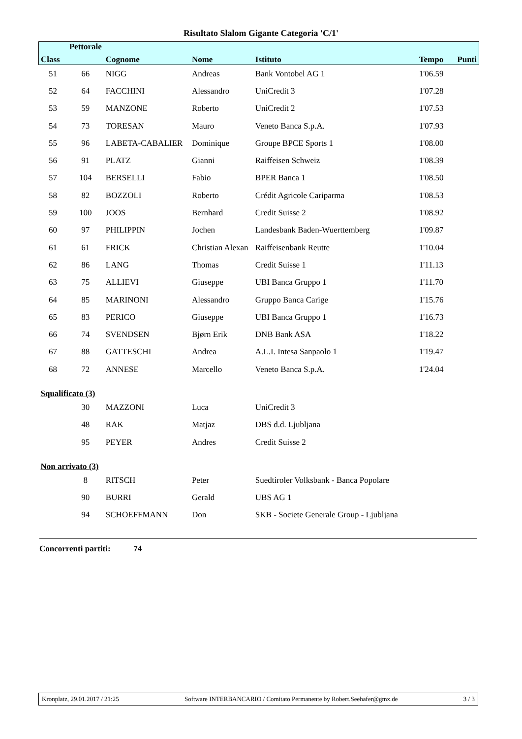Risultato Slalom Gigante Categoria 'C/1'
| | Pettorale | | | | | |
| --- | --- | --- | --- | --- | --- | --- |
| Class | | Cognome | Nome | Istituto | Tempo | Punti |
| 51 | 66 | NIGG | Andreas | Bank Vontobel AG 1 | 1'06.59 | |
| 52 | 64 | FACCHINI | Alessandro | UniCredit 3 | 1'07.28 | |
| 53 | 59 | MANZONE | Roberto | UniCredit 2 | 1'07.53 | |
| 54 | 73 | TORESAN | Mauro | Veneto Banca S.p.A. | 1'07.93 | |
| 55 | 96 | LABETA-CABALIER | Dominique | Groupe BPCE Sports 1 | 1'08.00 | |
| 56 | 91 | PLATZ | Gianni | Raiffeisen Schweiz | 1'08.39 | |
| 57 | 104 | BERSELLI | Fabio | BPER Banca 1 | 1'08.50 | |
| 58 | 82 | BOZZOLI | Roberto | Crédit Agricole Cariparma | 1'08.53 | |
| 59 | 100 | JOOS | Bernhard | Credit Suisse 2 | 1'08.92 | |
| 60 | 97 | PHILIPPIN | Jochen | Landesbank Baden-Wuerttemberg | 1'09.87 | |
| 61 | 61 | FRICK | Christian Alexan | Raiffeisenbank Reutte | 1'10.04 | |
| 62 | 86 | LANG | Thomas | Credit Suisse 1 | 1'11.13 | |
| 63 | 75 | ALLIEVI | Giuseppe | UBI Banca Gruppo 1 | 1'11.70 | |
| 64 | 85 | MARINONI | Alessandro | Gruppo Banca Carige | 1'15.76 | |
| 65 | 83 | PERICO | Giuseppe | UBI Banca Gruppo 1 | 1'16.73 | |
| 66 | 74 | SVENDSEN | Bjørn Erik | DNB Bank ASA | 1'18.22 | |
| 67 | 88 | GATTESCHI | Andrea | A.L.I. Intesa Sanpaolo 1 | 1'19.47 | |
| 68 | 72 | ANNESE | Marcello | Veneto Banca S.p.A. | 1'24.04 | |
| Squalificato (3) | | | | | | |
| | 30 | MAZZONI | Luca | UniCredit 3 | | |
| | 48 | RAK | Matjaz | DBS d.d. Ljubljana | | |
| | 95 | PEYER | Andres | Credit Suisse 2 | | |
| Non arrivato (3) | | | | | | |
| | 8 | RITSCH | Peter | Suedtiroler Volksbank - Banca Popolare | | |
| | 90 | BURRI | Gerald | UBS AG 1 | | |
| | 94 | SCHOEFFMANN | Don | SKB - Societe Generale Group - Ljubljana | | |
Concorrenti partiti: 74
Kronplatz, 29.01.2017 / 21:25 Software INTERBANCARIO / Comitato Permanente by Robert.Seehafer@gmx.de 3 / 3